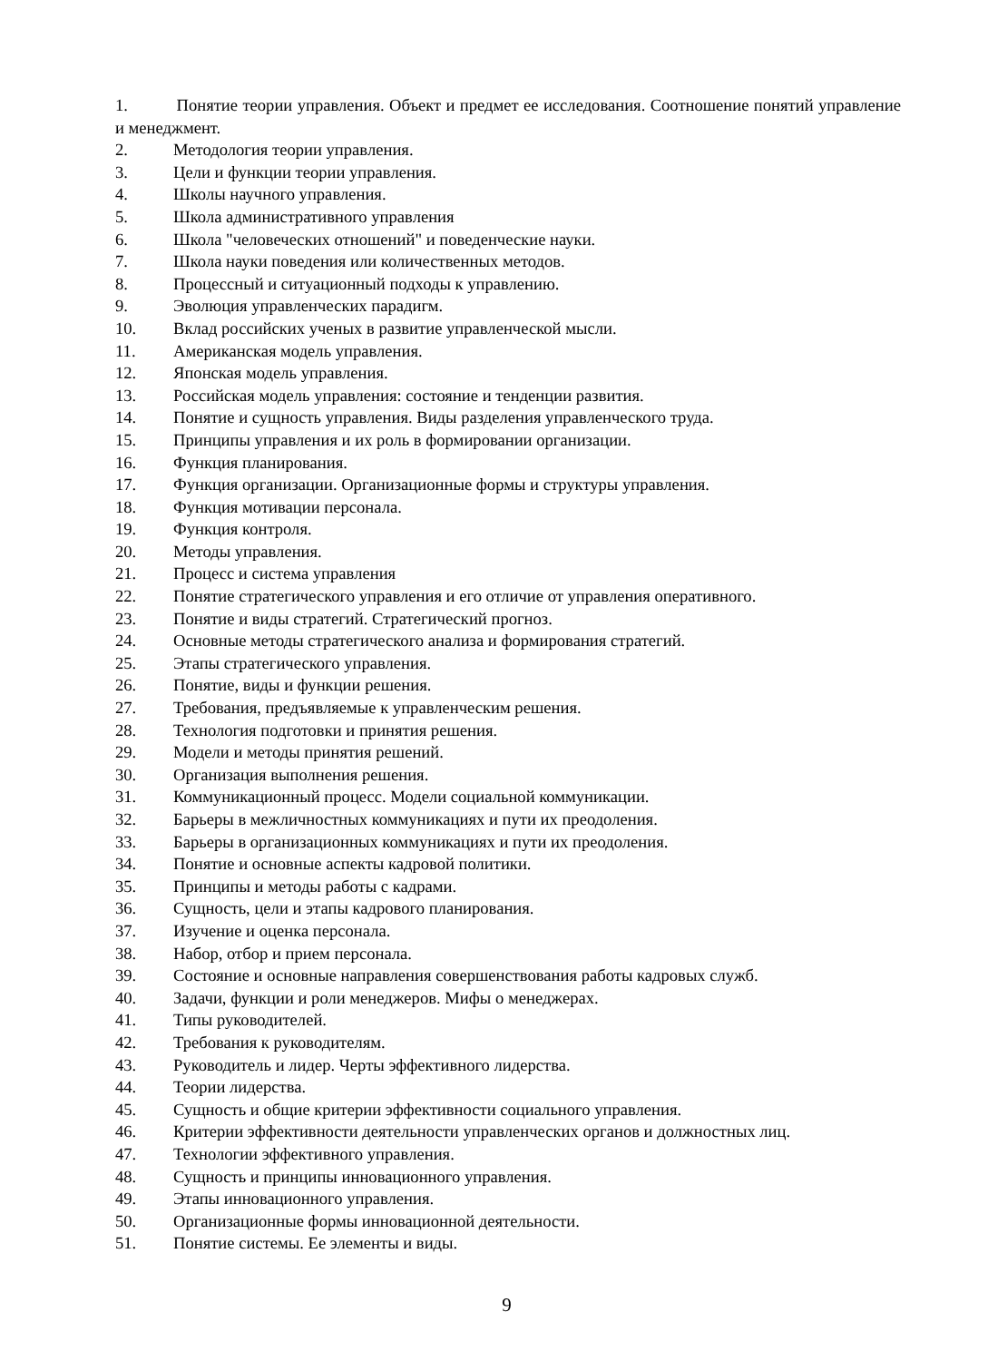1. Понятие теории управления. Объект и предмет ее исследования. Соотношение понятий управление и менеджмент.
2. Методология теории управления.
3. Цели и функции теории управления.
4. Школы научного управления.
5. Школа административного управления
6. Школа "человеческих отношений" и поведенческие науки.
7. Школа науки поведения или количественных методов.
8. Процессный и ситуационный подходы к управлению.
9. Эволюция управленческих парадигм.
10. Вклад российских ученых в развитие управленческой мысли.
11. Американская модель управления.
12. Японская модель управления.
13. Российская модель управления: состояние и тенденции развития.
14. Понятие и сущность управления. Виды разделения управленческого труда.
15. Принципы управления и их роль в формировании организации.
16. Функция планирования.
17. Функция организации. Организационные формы и структуры управления.
18. Функция мотивации персонала.
19. Функция контроля.
20. Методы управления.
21. Процесс и система управления
22. Понятие стратегического управления и его отличие от управления оперативного.
23. Понятие и виды стратегий. Стратегический прогноз.
24. Основные методы стратегического анализа и формирования стратегий.
25. Этапы стратегического управления.
26. Понятие, виды и функции решения.
27. Требования, предъявляемые к управленческим решения.
28. Технология подготовки и принятия решения.
29. Модели и методы принятия решений.
30. Организация выполнения решения.
31. Коммуникационный процесс. Модели социальной коммуникации.
32. Барьеры в межличностных коммуникациях и пути их преодоления.
33. Барьеры в организационных коммуникациях и пути их преодоления.
34. Понятие и основные аспекты кадровой политики.
35. Принципы и методы работы с кадрами.
36. Сущность, цели и этапы кадрового планирования.
37. Изучение и оценка персонала.
38. Набор, отбор и прием персонала.
39. Состояние и основные направления совершенствования работы кадровых служб.
40. Задачи, функции и роли менеджеров. Мифы о менеджерах.
41. Типы руководителей.
42. Требования к руководителям.
43. Руководитель и лидер. Черты эффективного лидерства.
44. Теории лидерства.
45. Сущность и общие критерии эффективности социального управления.
46. Критерии эффективности деятельности управленческих органов и должностных лиц.
47. Технологии эффективного управления.
48. Сущность и принципы инновационного управления.
49. Этапы инновационного управления.
50. Организационные формы инновационной деятельности.
51. Понятие системы. Ее элементы и виды.
9